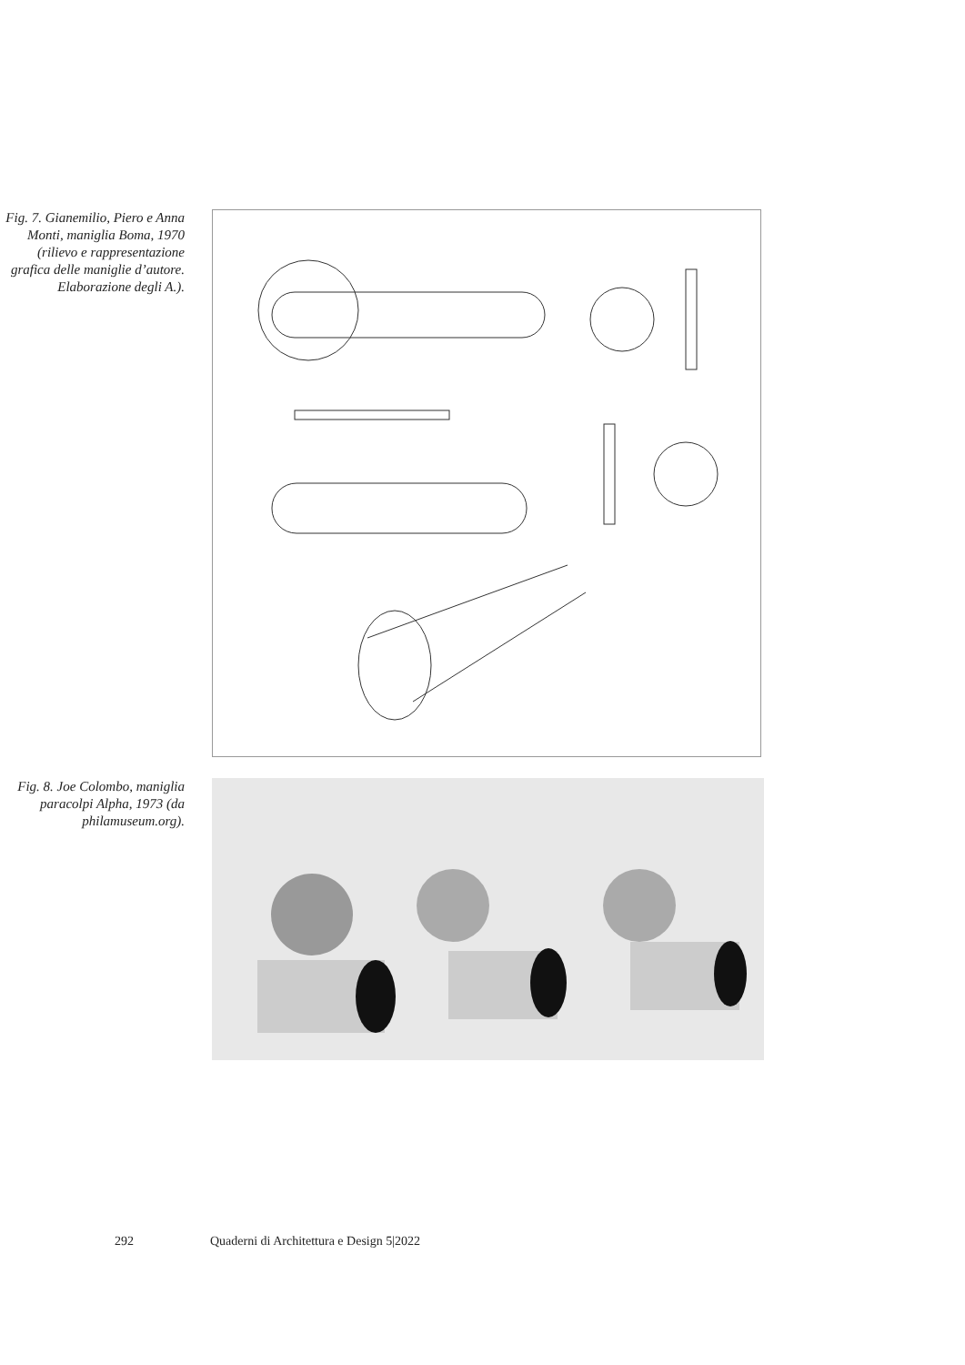Fig. 7. Gianemilio, Piero e Anna Monti, maniglia Boma, 1970 (rilievo e rappresentazione grafica delle maniglie d’autore. Elaborazione degli A.).
Fig. 8. Joe Colombo, maniglia paracolpi Alpha, 1973 (da philamuseum.org).
292 Quaderni di Architettura e Design 5|2022